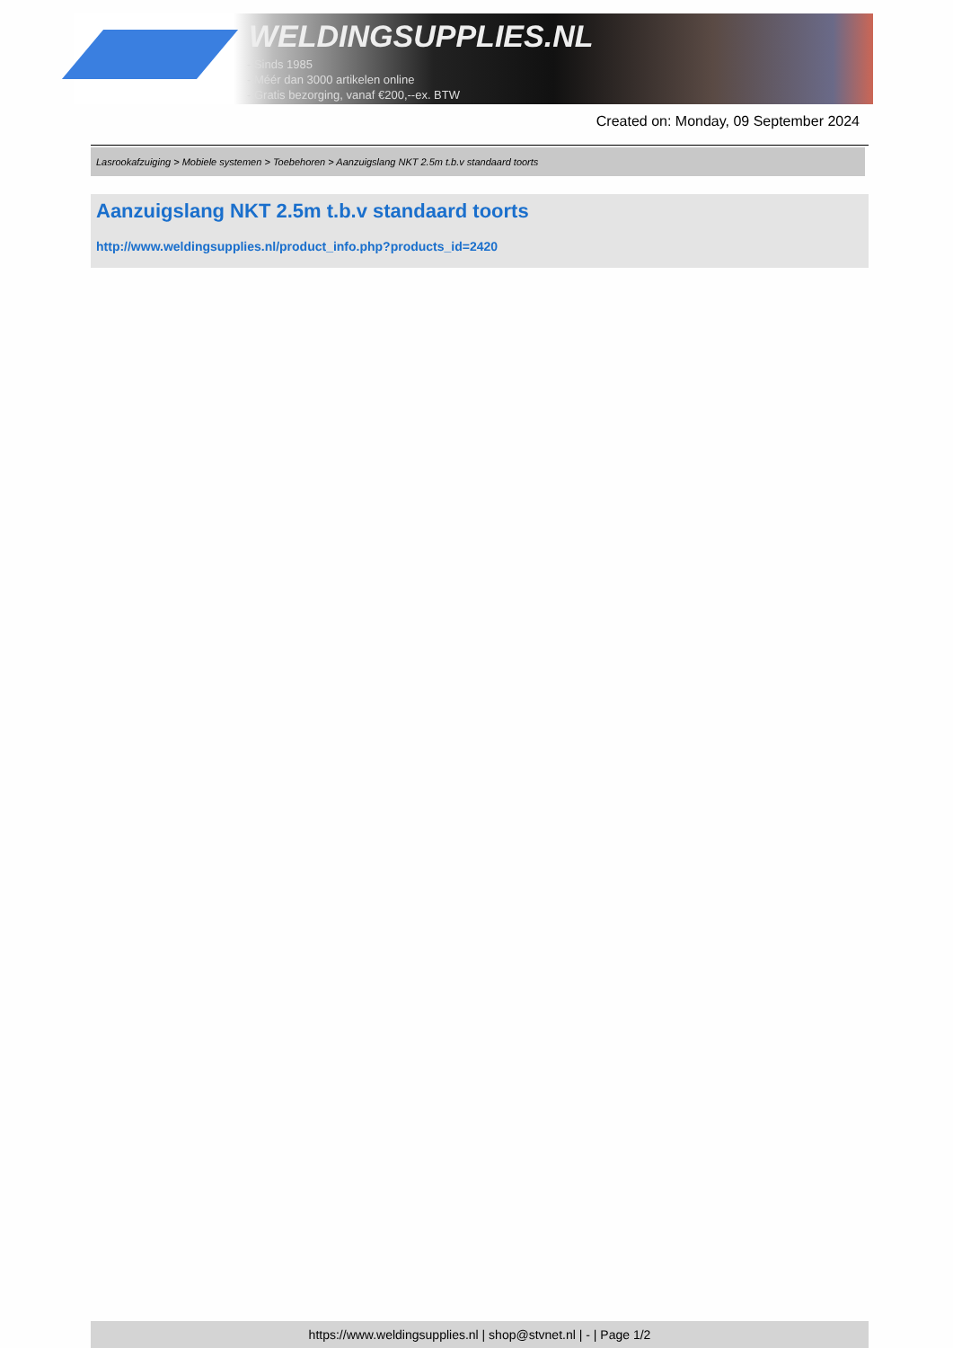WELDINGSUPPLIES.NL
- Sinds 1985
- Méér dan 3000 artikelen online
- Gratis bezorging, vanaf €200,--ex. BTW
Created on: Monday, 09 September 2024
Lasrookafzuiging > Mobiele systemen > Toebehoren > Aanzuigslang NKT 2.5m t.b.v standaard toorts
Aanzuigslang NKT 2.5m t.b.v standaard toorts
http://www.weldingsupplies.nl/product_info.php?products_id=2420
https://www.weldingsupplies.nl | shop@stvnet.nl | - | Page 1/2